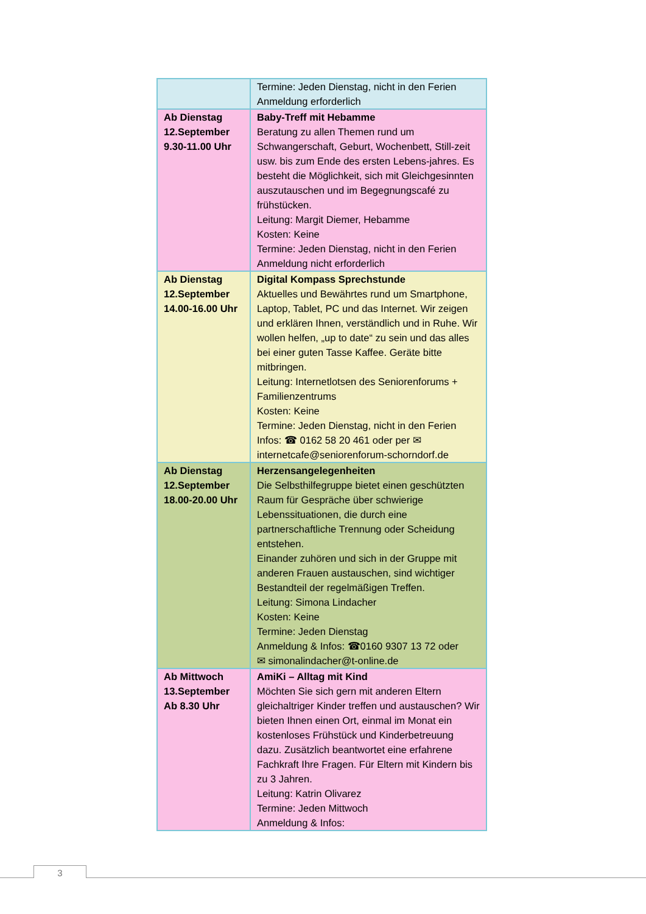| | Termine: Jeden Dienstag, nicht in den Ferien Anmeldung erforderlich |
| Ab Dienstag 12.September 9.30-11.00 Uhr | Baby-Treff mit Hebamme Beratung zu allen Themen rund um Schwangerschaft, Geburt, Wochenbett, Still-zeit usw. bis zum Ende des ersten Lebens-jahres. Es besteht die Möglichkeit, sich mit Gleichgesinnten auszutauschen und im Begegnungscafé zu frühstücken. Leitung: Margit Diemer, Hebamme Kosten: Keine Termine: Jeden Dienstag, nicht in den Ferien Anmeldung nicht erforderlich |
| Ab Dienstag 12.September 14.00-16.00 Uhr | Digital Kompass Sprechstunde Aktuelles und Bewährtes rund um Smartphone, Laptop, Tablet, PC und das Internet. Wir zeigen und erklären Ihnen, verständlich und in Ruhe. Wir wollen helfen, „up to date“ zu sein und das alles bei einer guten Tasse Kaffee. Geräte bitte mitbringen. Leitung: Internetlotsen des Seniorenforums + Familienzentrums Kosten: Keine Termine: Jeden Dienstag, nicht in den Ferien Infos: ☎ 0162 58 20 461 oder per ✉ internetcafe@seniorenforum-schorndorf.de |
| Ab Dienstag 12.September 18.00-20.00 Uhr | Herzensangelegenheiten Die Selbsthilfegruppe bietet einen geschützten Raum für Gespräche über schwierige Lebenssituationen, die durch eine partnerschaftliche Trennung oder Scheidung entstehen. Einander zuhören und sich in der Gruppe mit anderen Frauen austauschen, sind wichtiger Bestandteil der regelmäßigen Treffen. Leitung: Simona Lindacher Kosten: Keine Termine: Jeden Dienstag Anmeldung & Infos: ☎0160 9307 13 72 oder ✉ simonalindacher@t-online.de |
| Ab Mittwoch 13.September Ab 8.30 Uhr | AmiKi – Alltag mit Kind Möchten Sie sich gern mit anderen Eltern gleichaltriger Kinder treffen und austauschen? Wir bieten Ihnen einen Ort, einmal im Monat ein kostenloses Frühstück und Kinderbetreuung dazu. Zusätzlich beantwortet eine erfahrene Fachkraft Ihre Fragen. Für Eltern mit Kindern bis zu 3 Jahren. Leitung: Katrin Olivarez Termine: Jeden Mittwoch Anmeldung & Infos: |
3